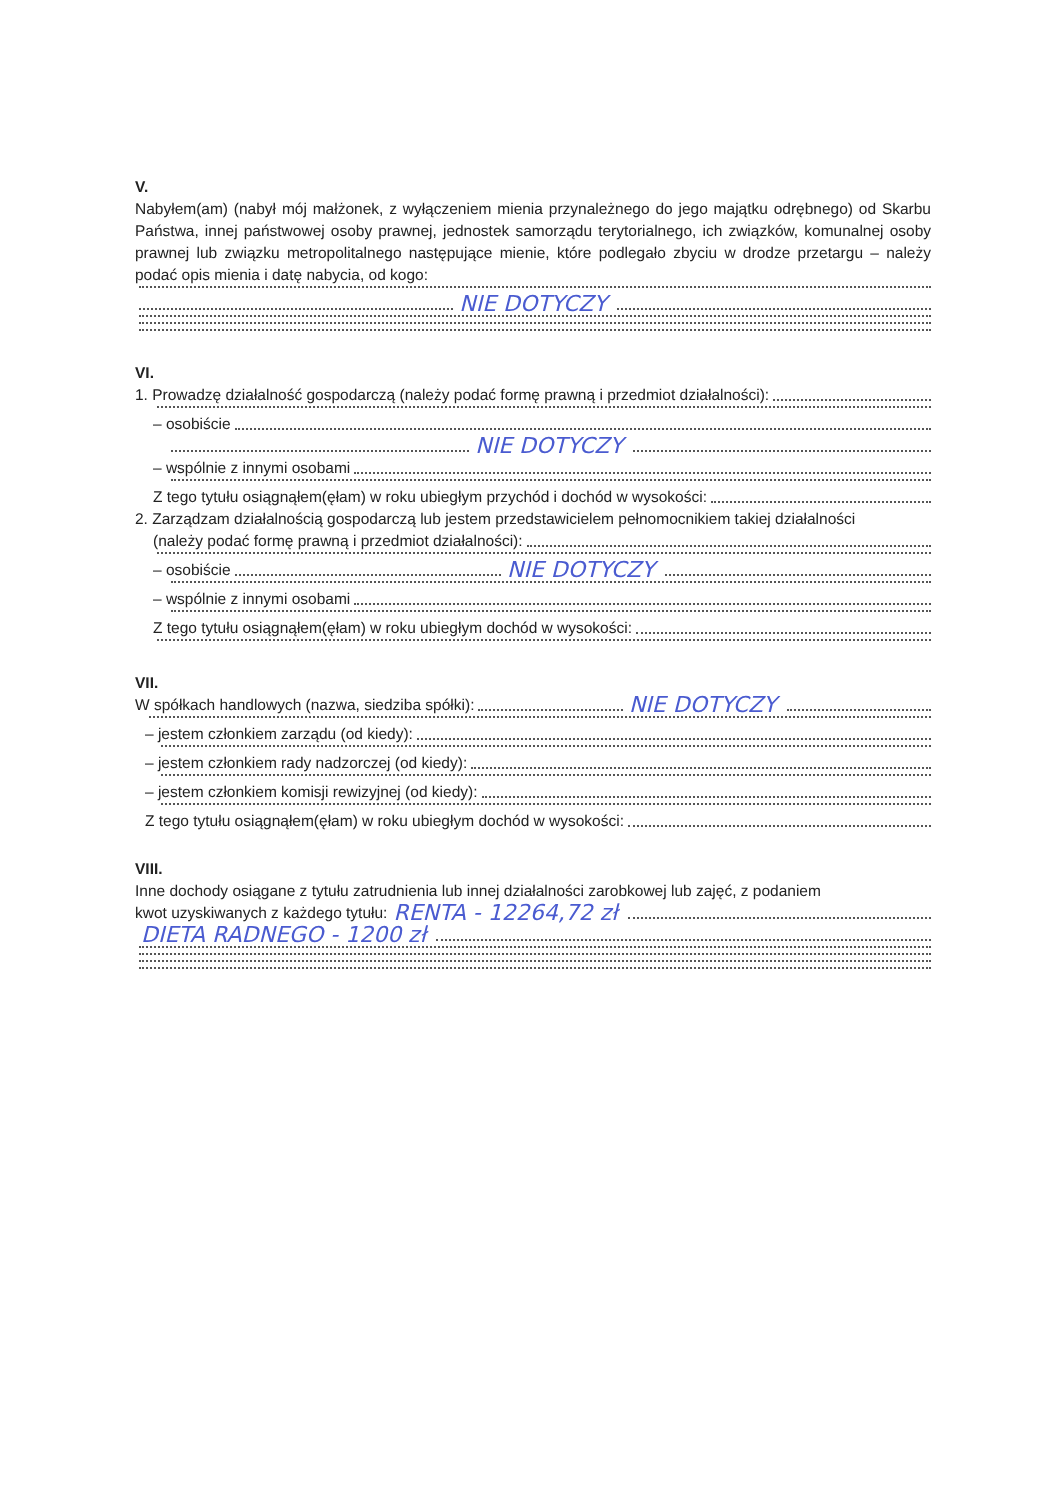V.
Nabyłem(am) (nabył mój małżonek, z wyłączeniem mienia przynależnego do jego majątku odrębnego) od Skarbu Państwa, innej państwowej osoby prawnej, jednostek samorządu terytorialnego, ich związków, komunalnej osoby prawnej lub związku metropolitalnego następujące mienie, które podlegało zbyciu w drodze przetargu – należy podać opis mienia i datę nabycia, od kogo:
NIE DOTYCZY
VI.
1. Prowadzę działalność gospodarczą (należy podać formę prawną i przedmiot działalności):
– osobiście
NIE DOTYCZY
– wspólnie z innymi osobami
Z tego tytułu osiągnąłem(ęłam) w roku ubiegłym przychód i dochód w wysokości:
2. Zarządzam działalnością gospodarczą lub jestem przedstawicielem pełnomocnikiem takiej działalności
(należy podać formę prawną i przedmiot działalności):
– osobiście NIE DOTYCZY
– wspólnie z innymi osobami
Z tego tytułu osiągnąłem(ęłam) w roku ubiegłym dochód w wysokości:
VII.
W spółkach handlowych (nazwa, siedziba spółki): NIE DOTYCZY
– jestem członkiem zarządu (od kiedy):
– jestem członkiem rady nadzorczej (od kiedy):
– jestem członkiem komisji rewizyjnej (od kiedy):
Z tego tytułu osiągnąłem(ęłam) w roku ubiegłym dochód w wysokości:
VIII.
Inne dochody osiągane z tytułu zatrudnienia lub innej działalności zarobkowej lub zajęć, z podaniem
kwot uzyskiwanych z każdego tytułu: RENTA - 12264,72 zł
DIETA RADNEGO - 1200 zł